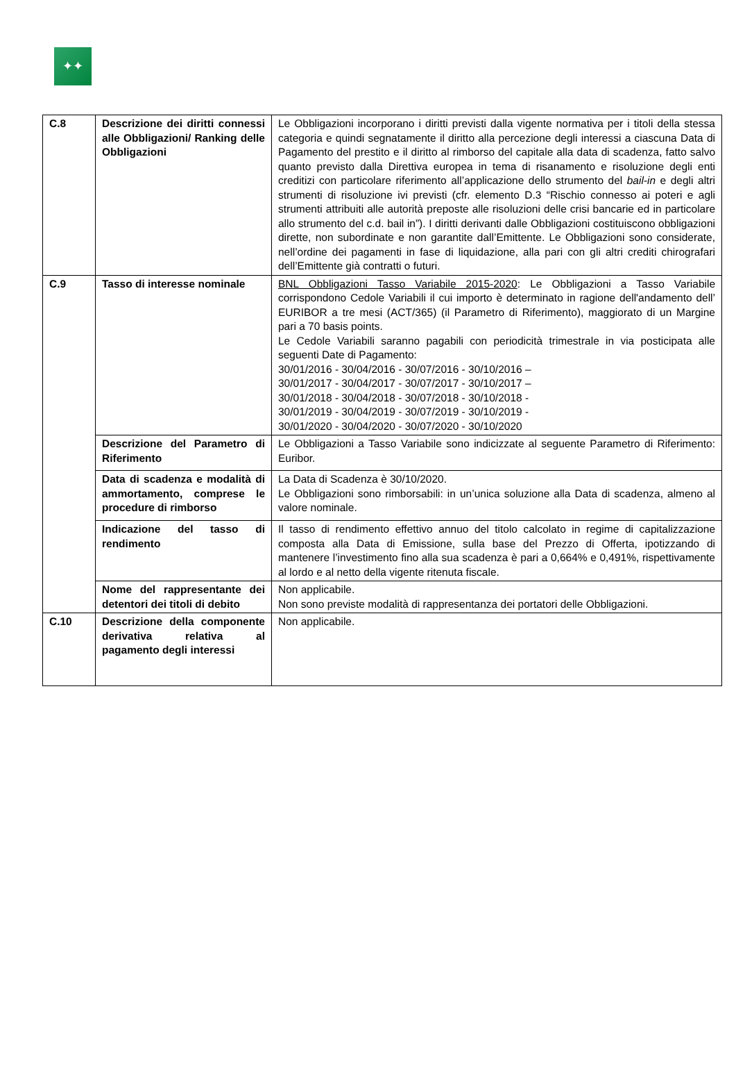✦✦
| C.8 | Descrizione dei diritti connessi alle Obbligazioni/ Ranking delle Obbligazioni | Le Obbligazioni incorporano i diritti previsti dalla vigente normativa per i titoli della stessa categoria e quindi segnatamente il diritto alla percezione degli interessi a ciascuna Data di Pagamento del prestito e il diritto al rimborso del capitale alla data di scadenza, fatto salvo quanto previsto dalla Direttiva europea in tema di risanamento e risoluzione degli enti creditizi con particolare riferimento all’applicazione dello strumento del bail-in e degli altri strumenti di risoluzione ivi previsti (cfr. elemento D.3 “Rischio connesso ai poteri e agli strumenti attribuiti alle autorità preposte alle risoluzioni delle crisi bancarie ed in particolare allo strumento del c.d. bail in”). I diritti derivanti dalle Obbligazioni costituiscono obbligazioni dirette, non subordinate e non garantite dall’Emittente. Le Obbligazioni sono considerate, nell’ordine dei pagamenti in fase di liquidazione, alla pari con gli altri crediti chirografari dell’Emittente già contratti o futuri. |
| C.9 | Tasso di interesse nominale | BNL Obbligazioni Tasso Variabile 2015-2020 : Le Obbligazioni a Tasso Variabile corrispondono Cedole Variabili il cui importo è determinato in ragione dell'andamento dell’ EURIBOR a tre mesi (ACT/365) (il Parametro di Riferimento), maggiorato di un Margine pari a 70 basis points. Le Cedole Variabili saranno pagabili con periodicità trimestrale in via posticipata alle seguenti Date di Pagamento: 30/01/2016 - 30/04/2016 - 30/07/2016 - 30/10/2016 – 30/01/2017 - 30/04/2017 - 30/07/2017 - 30/10/2017 – 30/01/2018 - 30/04/2018 - 30/07/2018 - 30/10/2018 - 30/01/2019 - 30/04/2019 - 30/07/2019 - 30/10/2019 - 30/01/2020 - 30/04/2020 - 30/07/2020 - 30/10/2020 |
| | Descrizione del Parametro di Riferimento | Le Obbligazioni a Tasso Variabile sono indicizzate al seguente Parametro di Riferimento: Euribor. |
| | Data di scadenza e modalità di ammortamento, comprese le procedure di rimborso | La Data di Scadenza è 30/10/2020. Le Obbligazioni sono rimborsabili: in un’unica soluzione alla Data di scadenza, almeno al valore nominale. |
| | Indicazione del tasso di rendimento | Il tasso di rendimento effettivo annuo del titolo calcolato in regime di capitalizzazione composta alla Data di Emissione, sulla base del Prezzo di Offerta, ipotizzando di mantenere l’investimento fino alla sua scadenza è pari a 0,664% e 0,491%, rispettivamente al lordo e al netto della vigente ritenuta fiscale. |
| | Nome del rappresentante dei detentori dei titoli di debito | Non applicabile. Non sono previste modalità di rappresentanza dei portatori delle Obbligazioni. |
| C.10 | Descrizione della componente derivativa relativa al pagamento degli interessi | Non applicabile. |